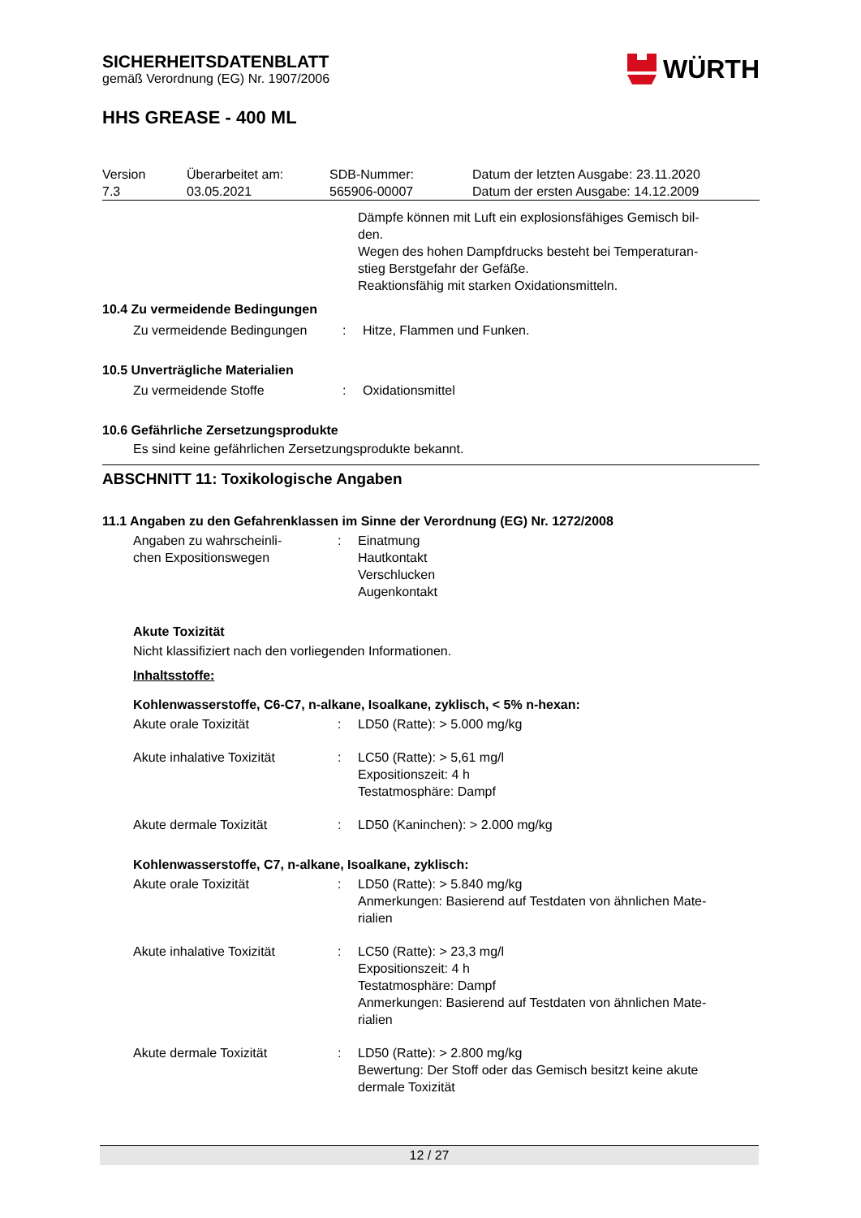SICHERHEITSDATENBLATT
gemäß Verordnung (EG) Nr. 1907/2006
WÜRTH
HHS GREASE - 400 ML
| Version 7.3 | Überarbeitet am: 03.05.2021 | SDB-Nummer: 565906-00007 | Datum der letzten Ausgabe: 23.11.2020 Datum der ersten Ausgabe: 14.12.2009 |
Dämpfe können mit Luft ein explosionsfähiges Gemisch bil-
den.
Wegen des hohen Dampfdrucks besteht bei Temperaturan-
stieg Berstgefahr der Gefäße.
Reaktionsfähig mit starken Oxidationsmitteln.
10.4 Zu vermeidende Bedingungen
| Zu vermeidende Bedingungen | : | Hitze, Flammen und Funken. |
10.5 Unverträgliche Materialien
| Zu vermeidende Stoffe | : | Oxidationsmittel |
10.6 Gefährliche Zersetzungsprodukte
Es sind keine gefährlichen Zersetzungsprodukte bekannt.
ABSCHNITT 11: Toxikologische Angaben
11.1 Angaben zu den Gefahrenklassen im Sinne der Verordnung (EG) Nr. 1272/2008
| Angaben zu wahrscheinli- chen Expositionswegen | : | Einatmung Hautkontakt Verschlucken Augenkontakt |
Akute Toxizität
Nicht klassifiziert nach den vorliegenden Informationen.
Inhaltsstoffe:
Kohlenwasserstoffe, C6-C7, n-alkane, Isoalkane, zyklisch, < 5% n-hexan:
| Akute orale Toxizität | : | LD50 (Ratte): > 5.000 mg/kg |
| Akute inhalative Toxizität | : | LC50 (Ratte): > 5,61 mg/l Expositionszeit: 4 h Testatmosphäre: Dampf |
| Akute dermale Toxizität | : | LD50 (Kaninchen): > 2.000 mg/kg |
Kohlenwasserstoffe, C7, n-alkane, Isoalkane, zyklisch:
| Akute orale Toxizität | : | LD50 (Ratte): > 5.840 mg/kg Anmerkungen: Basierend auf Testdaten von ähnlichen Mate- rialien |
| Akute inhalative Toxizität | : | LC50 (Ratte): > 23,3 mg/l Expositionszeit: 4 h Testatmosphäre: Dampf Anmerkungen: Basierend auf Testdaten von ähnlichen Mate- rialien |
| Akute dermale Toxizität | : | LD50 (Ratte): > 2.800 mg/kg Bewertung: Der Stoff oder das Gemisch besitzt keine akute dermale Toxizität |
12 / 27